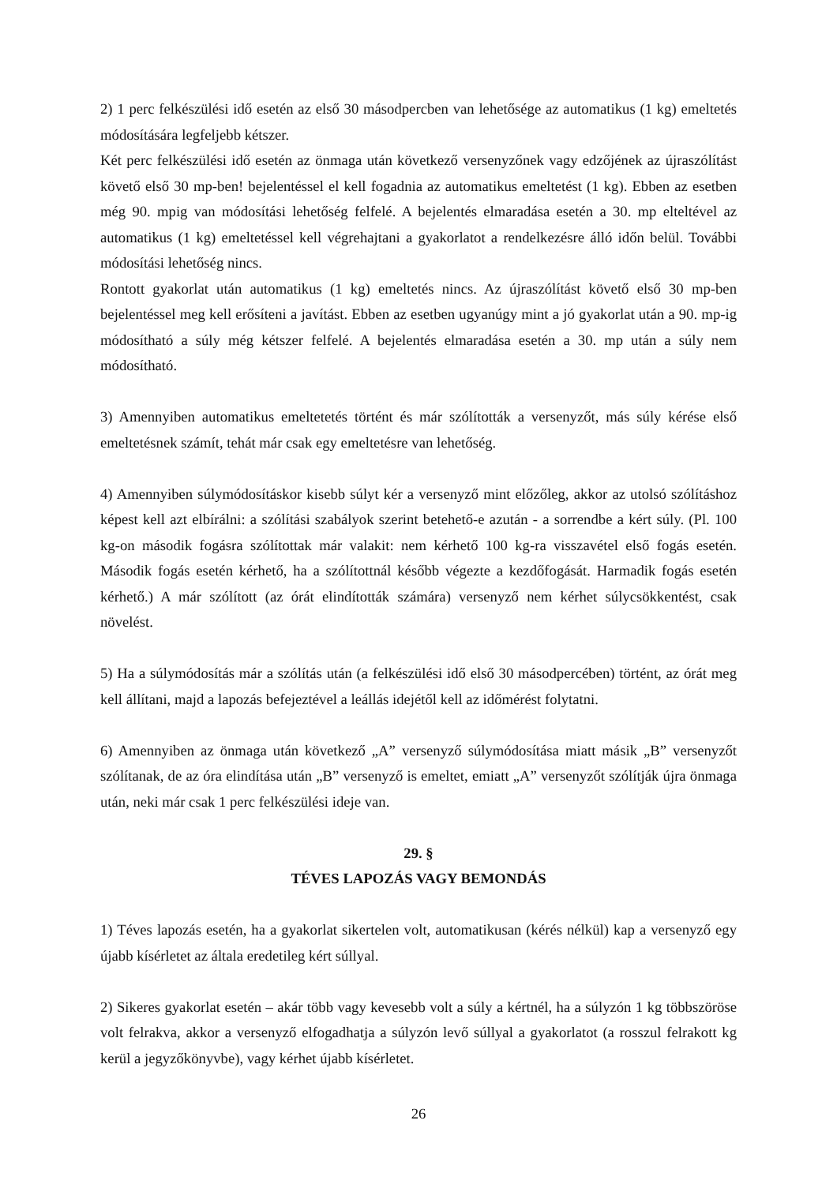2) 1 perc felkészülési idő esetén az első 30 másodpercben van lehetősége az automatikus (1 kg) emeltetés módosítására legfeljebb kétszer.
Két perc felkészülési idő esetén az önmaga után következő versenyzőnek vagy edzőjének az újraszólítást követő első 30 mp-ben! bejelentéssel el kell fogadnia az automatikus emeltetést (1 kg). Ebben az esetben még 90. mpig van módosítási lehetőség felfelé. A bejelentés elmaradása esetén a 30. mp elteltével az automatikus (1 kg) emeltetéssel kell végrehajtani a gyakorlatot a rendelkezésre álló időn belül. További módosítási lehetőség nincs.
Rontott gyakorlat után automatikus (1 kg) emeltetés nincs. Az újraszólítást követő első 30 mp-ben bejelentéssel meg kell erősíteni a javítást. Ebben az esetben ugyanúgy mint a jó gyakorlat után a 90. mp-ig módosítható a súly még kétszer felfelé. A bejelentés elmaradása esetén a 30. mp után a súly nem módosítható.
3) Amennyiben automatikus emeltetetés történt és már szólították a versenyzőt, más súly kérése első emeltetésnek számít, tehát már csak egy emeltetésre van lehetőség.
4) Amennyiben súlymódosításkor kisebb súlyt kér a versenyző mint előzőleg, akkor az utolsó szólításhoz képest kell azt elbírálni: a szólítási szabályok szerint betehető-e azután - a sorrendbe a kért súly. (Pl. 100 kg-on második fogásra szólítottak már valakit: nem kérhető 100 kg-ra visszavétel első fogás esetén. Második fogás esetén kérhető, ha a szólítottnál később végezte a kezdőfogását. Harmadik fogás esetén kérhető.) A már szólított (az órát elindították számára) versenyző nem kérhet súlycsökkentést, csak növelést.
5) Ha a súlymódosítás már a szólítás után (a felkészülési idő első 30 másodpercében) történt, az órát meg kell állítani, majd a lapozás befejeztével a leállás idejétől kell az időmérést folytatni.
6) Amennyiben az önmaga után következő „A” versenyző súlymódosítása miatt másik „B” versenyzőt szólítanak, de az óra elindítása után „B” versenyző is emeltet, emiatt „A” versenyzőt szólítják újra önmaga után, neki már csak 1 perc felkészülési ideje van.
29. §
TÉVES LAPOZÁS VAGY BEMONDÁS
1) Téves lapozás esetén, ha a gyakorlat sikertelen volt, automatikusan (kérés nélkül) kap a versenyző egy újabb kísérletet az általa eredetileg kért súllyal.
2) Sikeres gyakorlat esetén – akár több vagy kevesebb volt a súly a kértnél, ha a súlyzón 1 kg többszöröse volt felrakva, akkor a versenyző elfogadhatja a súlyzón levő súllyal a gyakorlatot (a rosszul felrakott kg kerül a jegyzőkönyvbe), vagy kérhet újabb kísérletet.
26